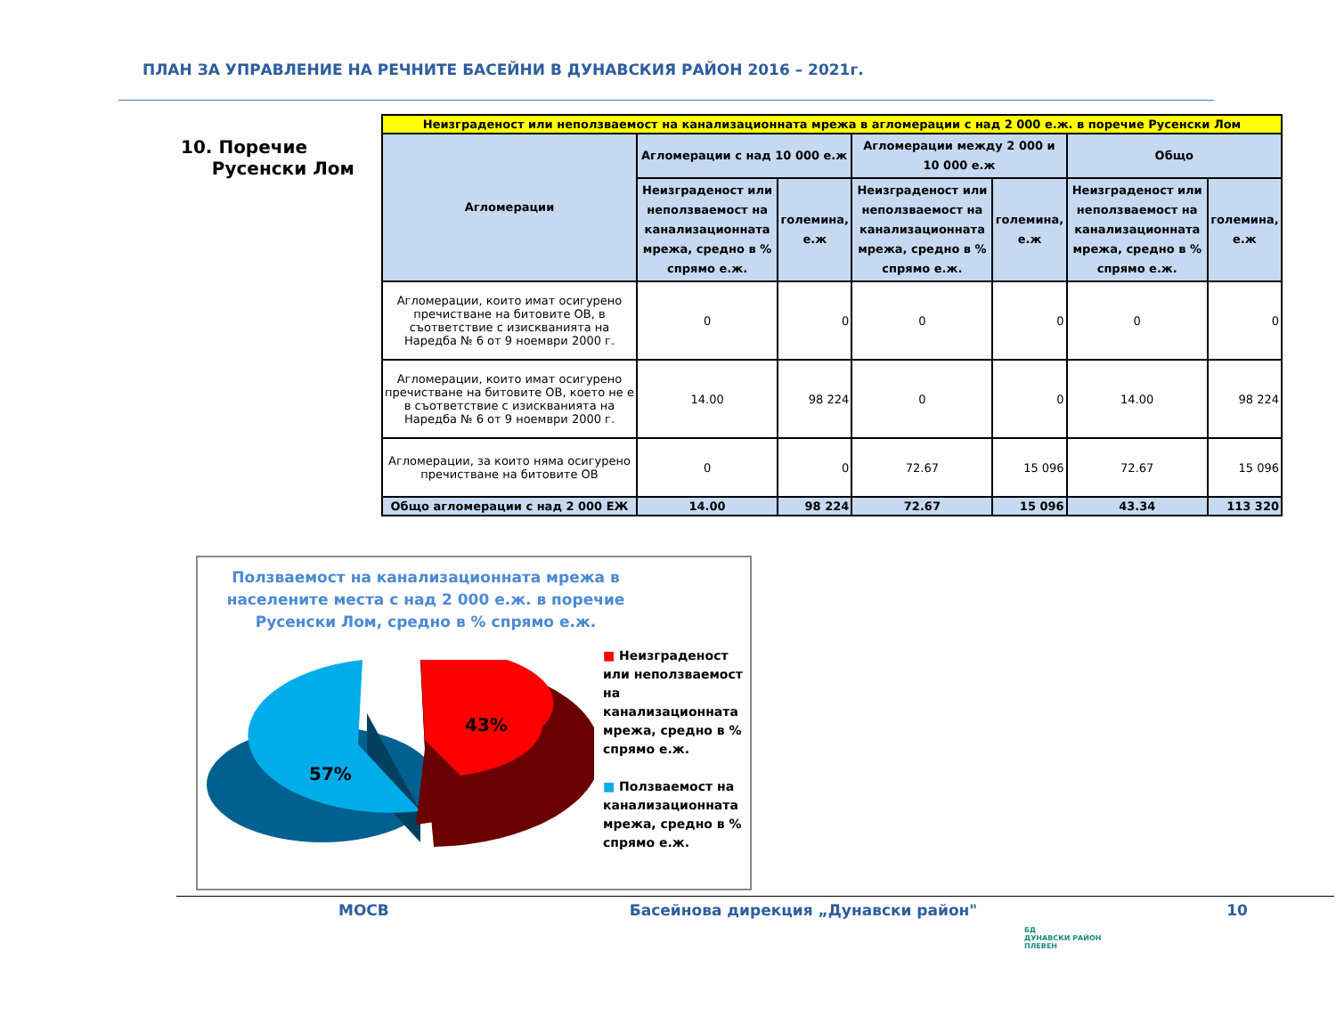ПЛАН ЗА УПРАВЛЕНИЕ НА РЕЧНИТЕ БАСЕЙНИ В ДУНАВСКИЯ РАЙОН 2016 – 2021г.
10. Поречие
Русенски Лом
| Неизграденост или неползваемост на канализационната мрежа в агломерации с над 2 000 е.ж. в поречие Русенски Лом | | | | | | |
| Агломерации | Агломерации с над 10 000 е.ж | | Агломерации между 2 000 и 10 000 е.ж | | Общо | |
| | Неизграденост или неползваемост на канализационната мрежа, средно в % спрямо е.ж. | големина, е.ж | Неизграденост или неползваемост на канализационната мрежа, средно в % спрямо е.ж. | големина, е.ж | Неизграденост или неползваемост на канализационната мрежа, средно в % спрямо е.ж. | големина, е.ж |
| Агломерации, които имат осигурено пречистване на битовите ОВ, в съответствие с изискванията на Наредба № 6 от 9 ноември 2000 г. | 0 | 0 | 0 | 0 | 0 | 0 |
| Агломерации, които имат осигурено пречистване на битовите ОВ, което не е в съответствие с изискванията на Наредба № 6 от 9 ноември 2000 г. | 14.00 | 98 224 | 0 | 0 | 14.00 | 98 224 |
| Агломерации, за които няма осигурено пречистване на битовите ОВ | 0 | 0 | 72.67 | 15 096 | 72.67 | 15 096 |
| Общо агломерации с над 2 000 ЕЖ | 14.00 | 98 224 | 72.67 | 15 096 | 43.34 | 113 320 |
Ползваемост на канализационната мрежа в населените места с над 2 000 е.ж. в поречие Русенски Лом, средно в % спрямо е.ж.
57%
43%
■ Неизграденост или неползваемост на канализационната мрежа, средно в % спрямо е.ж.
■ Ползваемост на канализационната мрежа, средно в % спрямо е.ж.
МОСВ Басейнова дирекция „Дунавски район" 10
БД
ДУНАВСКИ РАЙОН
ПЛЕВЕН